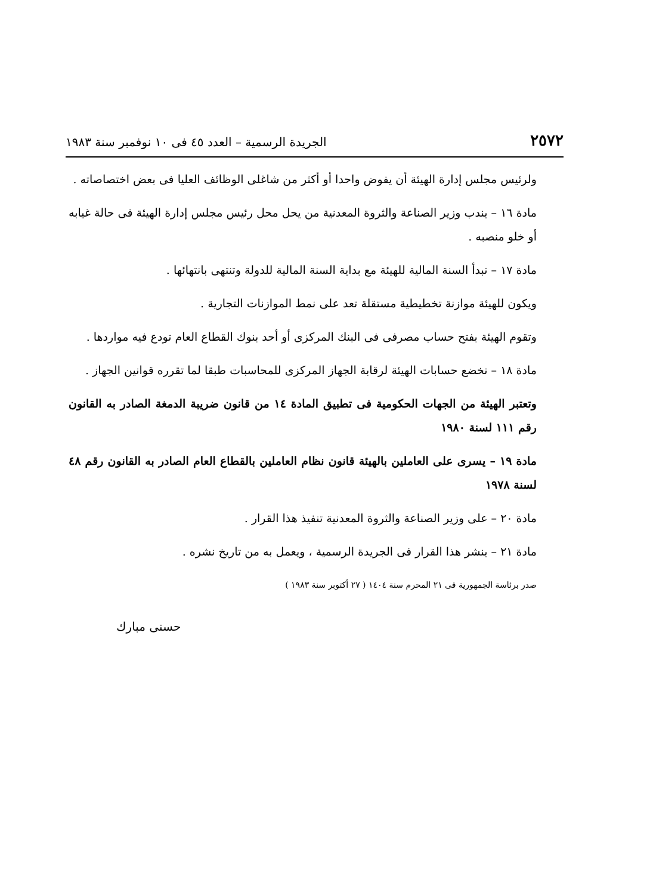٢٥٧٢ الجريدة الرسمية – العدد ٤٥ فى ١٠ نوفمبر سنة ١٩٨٣
ولرئيس مجلس إدارة الهيئة أن يفوض واحدا أو أكثر من شاغلى الوظائف العليا فى بعض اختصاصاته .
مادة ١٦ – يندب وزير الصناعة والثروة المعدنية من يحل محل رئيس مجلس إدارة الهيئة فى حالة غيابه أو خلو منصبه .
مادة ١٧ – تبدأ السنة المالية للهيئة مع بداية السنة المالية للدولة وتنتهى بانتهائها .
ويكون للهيئة موازنة تخطيطية مستقلة تعد على نمط الموازنات التجارية .
وتقوم الهيئة بفتح حساب مصرفى فى البنك المركزى أو أحد بنوك القطاع العام تودع فيه مواردها .
مادة ١٨ – تخضع حسابات الهيئة لرقابة الجهاز المركزى للمحاسبات طبقا لما تقرره قوانين الجهاز .
وتعتبر الهيئة من الجهات الحكومية فى تطبيق المادة ١٤ من قانون ضريبة الدمغة الصادر به القانون رقم ١١١ لسنة ١٩٨٠
مادة ١٩ – يسرى على العاملين بالهيئة قانون نظام العاملين بالقطاع العام الصادر به القانون رقم ٤٨ لسنة ١٩٧٨
مادة ٢٠ – على وزير الصناعة والثروة المعدنية تنفيذ هذا القرار .
مادة ٢١ – ينشر هذا القرار فى الجريدة الرسمية ، ويعمل به من تاريخ نشره .
صدر برئاسة الجمهورية فى ٢١ المحرم سنة ١٤٠٤ ( ٢٧ أكتوبر سنة ١٩٨٣ )
حسنى مبارك